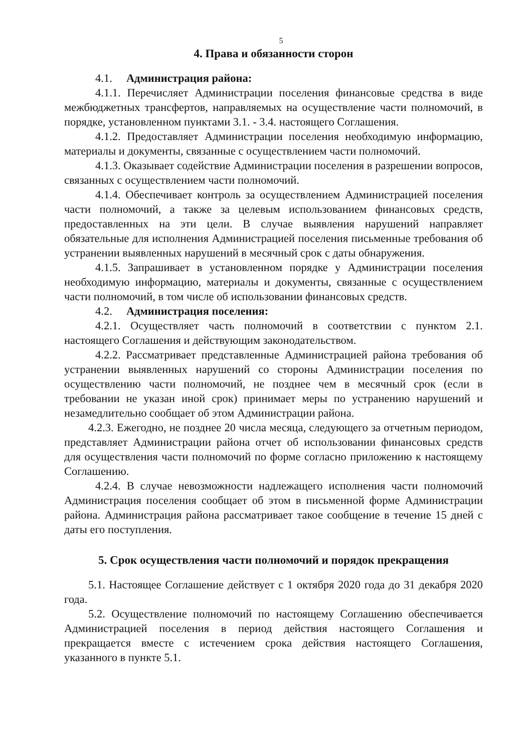5
4. Права и обязанности сторон
4.1. Администрация района:
4.1.1. Перечисляет Администрации поселения финансовые средства в виде межбюджетных трансфертов, направляемых на осуществление части полномочий, в порядке, установленном пунктами 3.1. - 3.4. настоящего Соглашения.
4.1.2. Предоставляет Администрации поселения необходимую информацию, материалы и документы, связанные с осуществлением части полномочий.
4.1.3. Оказывает содействие Администрации поселения в разрешении вопросов, связанных с осуществлением части полномочий.
4.1.4. Обеспечивает контроль за осуществлением Администрацией поселения части полномочий, а также за целевым использованием финансовых средств, предоставленных на эти цели. В случае выявления нарушений направляет обязательные для исполнения Администрацией поселения письменные требования об устранении выявленных нарушений в месячный срок с даты обнаружения.
4.1.5. Запрашивает в установленном порядке у Администрации поселения необходимую информацию, материалы и документы, связанные с осуществлением части полномочий, в том числе об использовании финансовых средств.
4.2. Администрация поселения:
4.2.1. Осуществляет часть полномочий в соответствии с пунктом 2.1. настоящего Соглашения и действующим законодательством.
4.2.2. Рассматривает представленные Администрацией района требования об устранении выявленных нарушений со стороны Администрации поселения по осуществлению части полномочий, не позднее чем в месячный срок (если в требовании не указан иной срок) принимает меры по устранению нарушений и незамедлительно сообщает об этом Администрации района.
4.2.3. Ежегодно, не позднее 20 числа месяца, следующего за отчетным периодом, представляет Администрации района отчет об использовании финансовых средств для осуществления части полномочий по форме согласно приложению к настоящему Соглашению.
4.2.4. В случае невозможности надлежащего исполнения части полномочий Администрация поселения сообщает об этом в письменной форме Администрации района. Администрация района рассматривает такое сообщение в течение 15 дней с даты его поступления.
5. Срок осуществления части полномочий и порядок прекращения
5.1. Настоящее Соглашение действует с 1 октября 2020 года до 31 декабря 2020 года.
5.2. Осуществление полномочий по настоящему Соглашению обеспечивается Администрацией поселения в период действия настоящего Соглашения и прекращается вместе с истечением срока действия настоящего Соглашения, указанного в пункте 5.1.